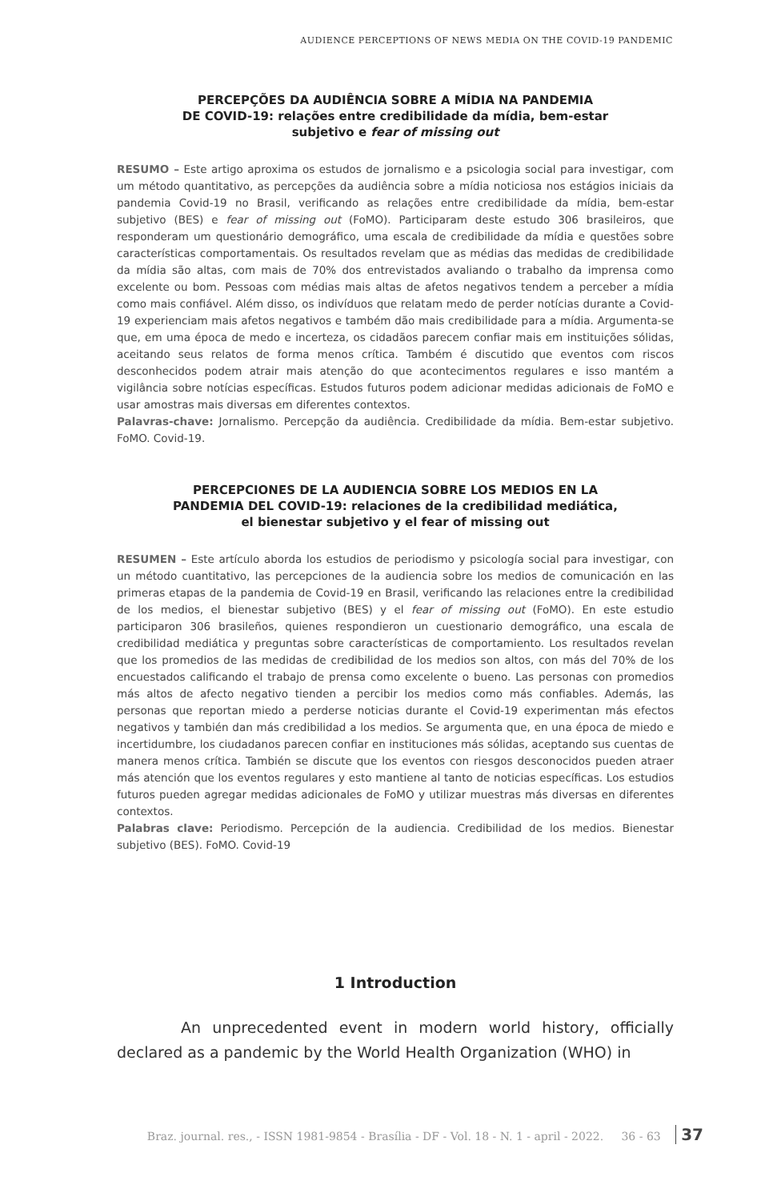AUDIENCE PERCEPTIONS OF NEWS MEDIA ON THE COVID-19 PANDEMIC
PERCEPÇÕES DA AUDIÊNCIA SOBRE A MÍDIA NA PANDEMIA
DE COVID-19: relações entre credibilidade da mídia, bem-estar
subjetivo e fear of missing out
RESUMO – Este artigo aproxima os estudos de jornalismo e a psicologia social para investigar, com um método quantitativo, as percepções da audiência sobre a mídia noticiosa nos estágios iniciais da pandemia Covid-19 no Brasil, verificando as relações entre credibilidade da mídia, bem-estar subjetivo (BES) e fear of missing out (FoMO). Participaram deste estudo 306 brasileiros, que responderam um questionário demográfico, uma escala de credibilidade da mídia e questões sobre características comportamentais. Os resultados revelam que as médias das medidas de credibilidade da mídia são altas, com mais de 70% dos entrevistados avaliando o trabalho da imprensa como excelente ou bom. Pessoas com médias mais altas de afetos negativos tendem a perceber a mídia como mais confiável. Além disso, os indivíduos que relatam medo de perder notícias durante a Covid-19 experienciam mais afetos negativos e também dão mais credibilidade para a mídia. Argumenta-se que, em uma época de medo e incerteza, os cidadãos parecem confiar mais em instituições sólidas, aceitando seus relatos de forma menos crítica. Também é discutido que eventos com riscos desconhecidos podem atrair mais atenção do que acontecimentos regulares e isso mantém a vigilância sobre notícias específicas. Estudos futuros podem adicionar medidas adicionais de FoMO e usar amostras mais diversas em diferentes contextos.
Palavras-chave: Jornalismo. Percepção da audiência. Credibilidade da mídia. Bem-estar subjetivo. FoMO. Covid-19.
PERCEPCIONES DE LA AUDIENCIA SOBRE LOS MEDIOS EN LA
PANDEMIA DEL COVID-19: relaciones de la credibilidad mediática,
el bienestar subjetivo y el fear of missing out
RESUMEN – Este artículo aborda los estudios de periodismo y psicología social para investigar, con un método cuantitativo, las percepciones de la audiencia sobre los medios de comunicación en las primeras etapas de la pandemia de Covid-19 en Brasil, verificando las relaciones entre la credibilidad de los medios, el bienestar subjetivo (BES) y el fear of missing out (FoMO). En este estudio participaron 306 brasileños, quienes respondieron un cuestionario demográfico, una escala de credibilidad mediática y preguntas sobre características de comportamiento. Los resultados revelan que los promedios de las medidas de credibilidad de los medios son altos, con más del 70% de los encuestados calificando el trabajo de prensa como excelente o bueno. Las personas con promedios más altos de afecto negativo tienden a percibir los medios como más confiables. Además, las personas que reportan miedo a perderse noticias durante el Covid-19 experimentan más efectos negativos y también dan más credibilidad a los medios. Se argumenta que, en una época de miedo e incertidumbre, los ciudadanos parecen confiar en instituciones más sólidas, aceptando sus cuentas de manera menos crítica. También se discute que los eventos con riesgos desconocidos pueden atraer más atención que los eventos regulares y esto mantiene al tanto de noticias específicas. Los estudios futuros pueden agregar medidas adicionales de FoMO y utilizar muestras más diversas en diferentes contextos.
Palabras clave: Periodismo. Percepción de la audiencia. Credibilidad de los medios. Bienestar subjetivo (BES). FoMO. Covid-19
1 Introduction
An unprecedented event in modern world history, officially declared as a pandemic by the World Health Organization (WHO) in
Braz. journal. res., - ISSN 1981-9854 - Brasília - DF - Vol. 18 - N. 1 - april - 2022. 36 - 63 37